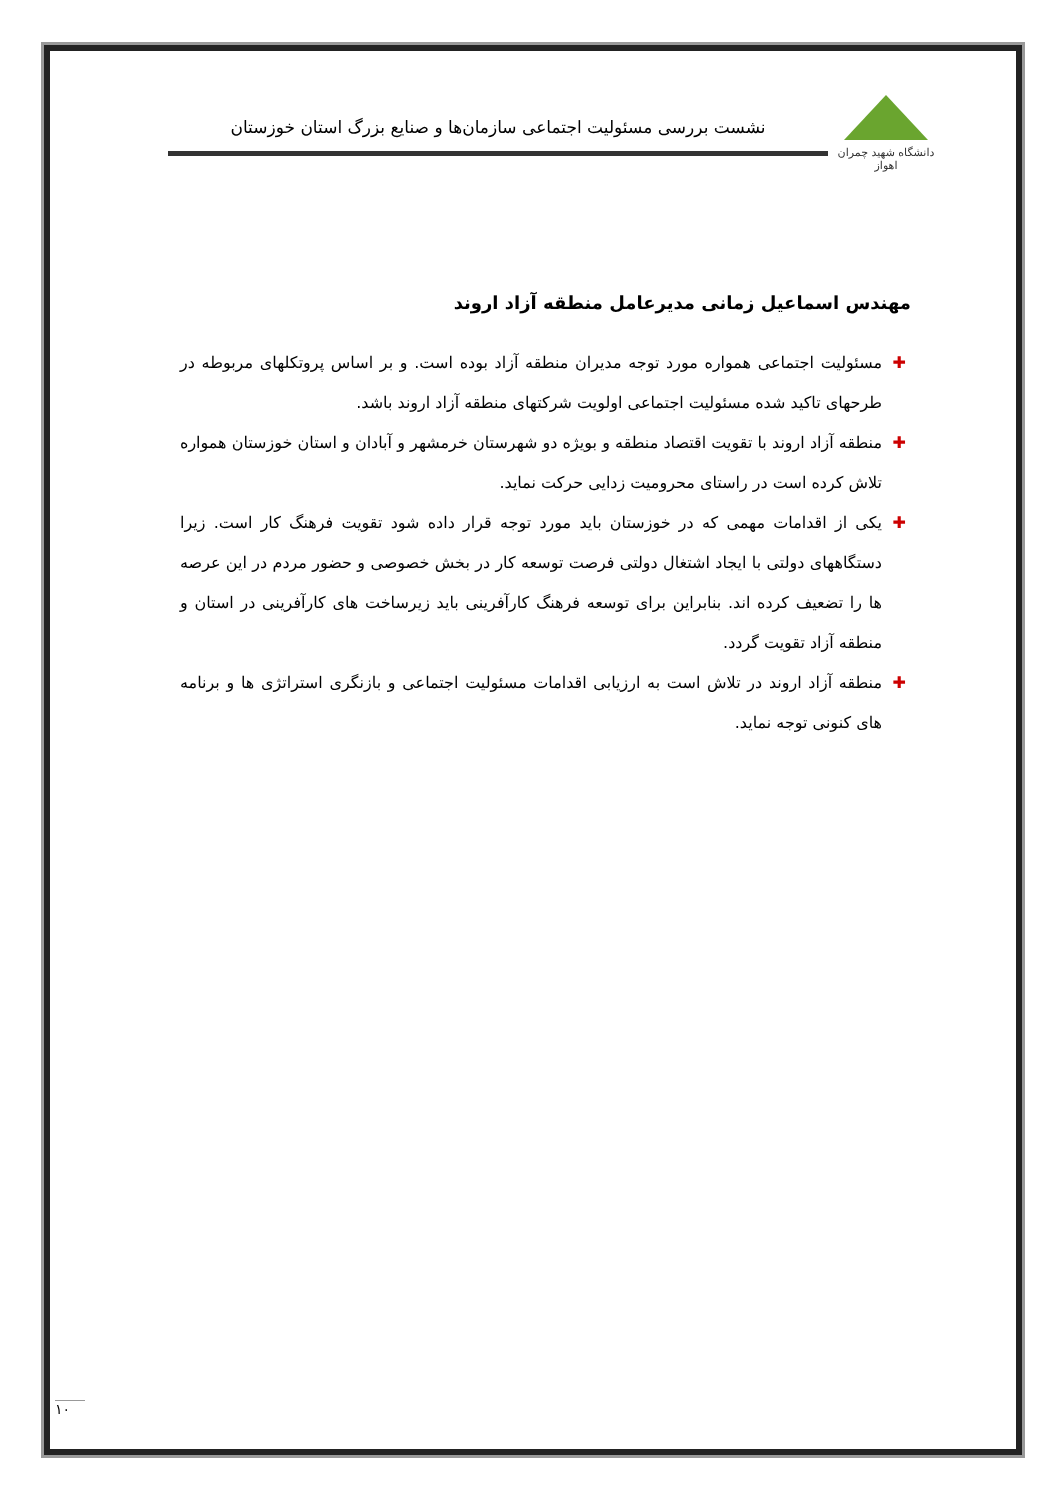دانشگاه شهید چمران اهواز
نشست بررسی مسئولیت اجتماعی سازمان‌ها و صنایع بزرگ استان خوزستان
مهندس اسماعیل زمانی مدیرعامل منطقه آزاد اروند
✚ مسئولیت اجتماعی همواره مورد توجه مدیران منطقه آزاد بوده است. و بر اساس پروتکلهای مربوطه در طرحهای تاکید شده مسئولیت اجتماعی اولویت شرکتهای منطقه آزاد اروند باشد.
✚ منطقه آزاد اروند با تقویت اقتصاد منطقه و بویژه دو شهرستان خرمشهر و آبادان و استان خوزستان همواره تلاش کرده است در راستای محرومیت زدایی حرکت نماید.
✚ یکی از اقدامات مهمی که در خوزستان باید مورد توجه قرار داده شود تقویت فرهنگ کار است. زیرا دستگاههای دولتی با ایجاد اشتغال دولتی فرصت توسعه کار در بخش خصوصی و حضور مردم در این عرصه ها را تضعیف کرده اند. بنابراین برای توسعه فرهنگ کارآفرینی باید زیرساخت های کارآفرینی در استان و منطقه آزاد تقویت گردد.
✚ منطقه آزاد اروند در تلاش است به ارزیابی اقدامات مسئولیت اجتماعی و بازنگری استراتژی ها و برنامه های کنونی توجه نماید.
١٠